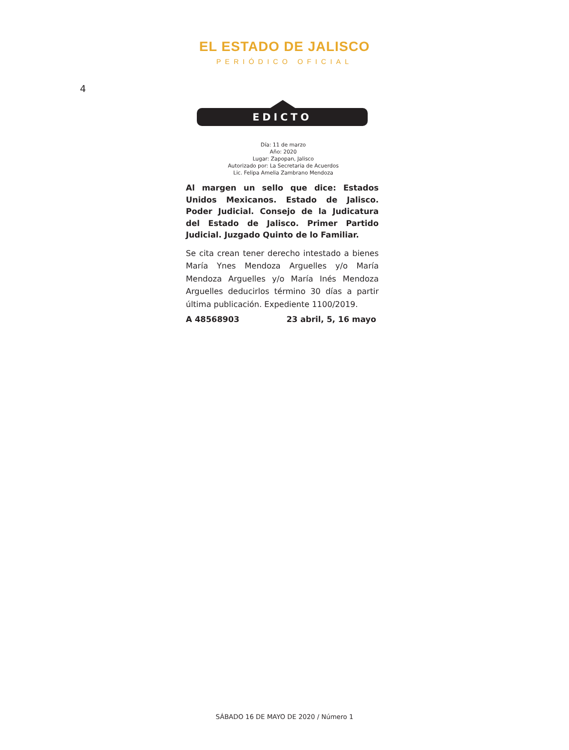EL ESTADO DE JALISCO
PERIÓDICO OFICIAL
4
EDICTO
Día: 11 de marzo
Año: 2020
Lugar: Zapopan, Jalisco
Autorizado por: La Secretaria de Acuerdos
Lic. Felipa Amelia Zambrano Mendoza
Al margen un sello que dice: Estados Unidos Mexicanos. Estado de Jalisco. Poder Judicial. Consejo de la Judicatura del Estado de Jalisco. Primer Partido Judicial. Juzgado Quinto de lo Familiar.
Se cita crean tener derecho intestado a bienes María Ynes Mendoza Arguelles y/o María Mendoza Arguelles y/o María Inés Mendoza Arguelles deducirlos término 30 días a partir última publicación. Expediente 1100/2019.
A 48568903 23 abril, 5, 16 mayo
SÁBADO 16 DE MAYO DE 2020 / Número 1